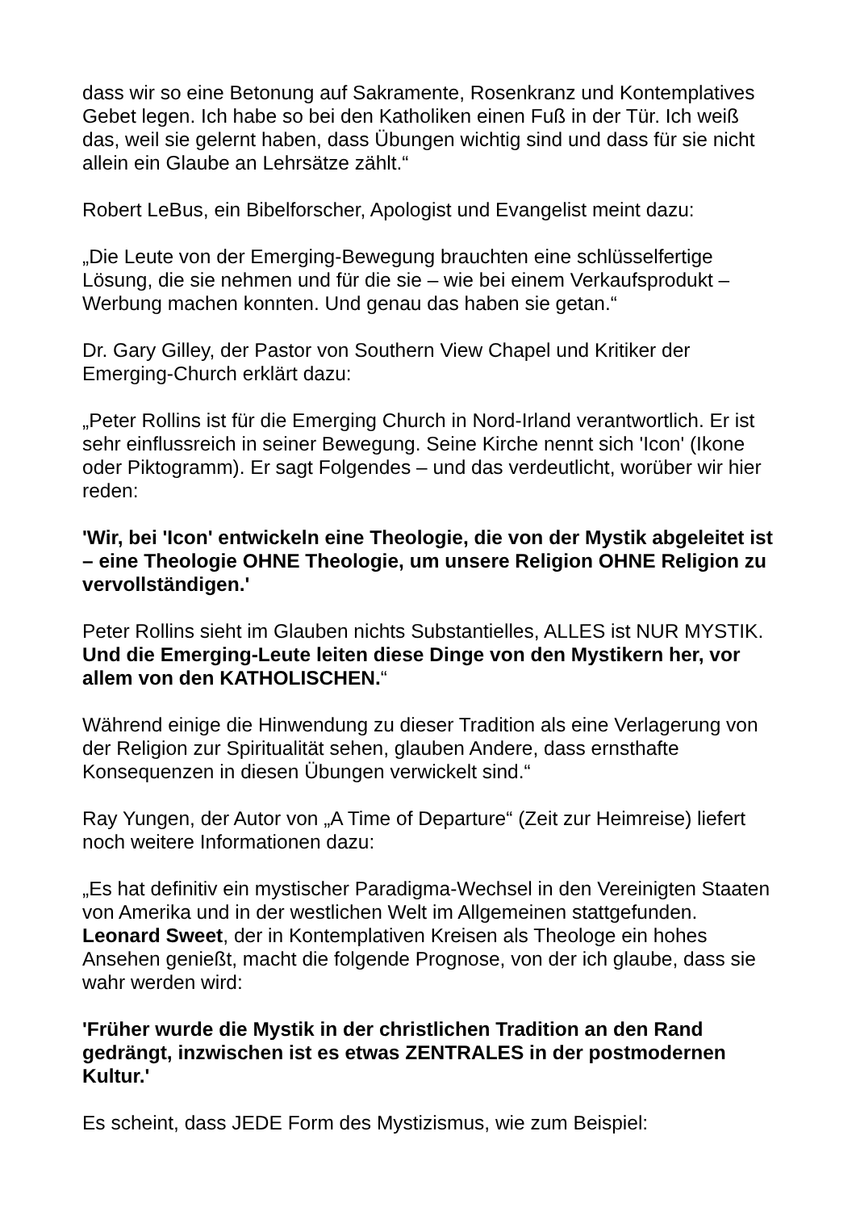dass wir so eine Betonung auf Sakramente, Rosenkranz und Kontemplatives Gebet legen. Ich habe so bei den Katholiken einen Fuß in der Tür. Ich weiß das, weil sie gelernt haben, dass Übungen wichtig sind und dass für sie nicht allein ein Glaube an Lehrsätze zählt.“
Robert LeBus, ein Bibelforscher, Apologist und Evangelist meint dazu:
„Die Leute von der Emerging-Bewegung brauchten eine schlüsselfertige Lösung, die sie nehmen und für die sie – wie bei einem Verkaufsprodukt – Werbung machen konnten. Und genau das haben sie getan.“
Dr. Gary Gilley, der Pastor von Southern View Chapel und Kritiker der Emerging-Church erklärt dazu:
„Peter Rollins ist für die Emerging Church in Nord-Irland verantwortlich. Er ist sehr einflussreich in seiner Bewegung. Seine Kirche nennt sich 'Icon' (Ikone oder Piktogramm). Er sagt Folgendes – und das verdeutlicht, worüber wir hier reden:
'Wir, bei 'Icon' entwickeln eine Theologie, die von der Mystik abgeleitet ist – eine Theologie OHNE Theologie, um unsere Religion OHNE Religion zu vervollständigen.'
Peter Rollins sieht im Glauben nichts Substantielles, ALLES ist NUR MYSTIK. Und die Emerging-Leute leiten diese Dinge von den Mystikern her, vor allem von den KATHOLISCHEN.“
Während einige die Hinwendung zu dieser Tradition als eine Verlagerung von der Religion zur Spiritualität sehen, glauben Andere, dass ernsthafte Konsequenzen in diesen Übungen verwickelt sind.“
Ray Yungen, der Autor von „A Time of Departure“ (Zeit zur Heimreise) liefert noch weitere Informationen dazu:
„Es hat definitiv ein mystischer Paradigma-Wechsel in den Vereinigten Staaten von Amerika und in der westlichen Welt im Allgemeinen stattgefunden. Leonard Sweet, der in Kontemplativen Kreisen als Theologe ein hohes Ansehen genießt, macht die folgende Prognose, von der ich glaube, dass sie wahr werden wird:
'Früher wurde die Mystik in der christlichen Tradition an den Rand gedrängt, inzwischen ist es etwas ZENTRALES in der postmodernen Kultur.'
Es scheint, dass JEDE Form des Mystizismus, wie zum Beispiel: